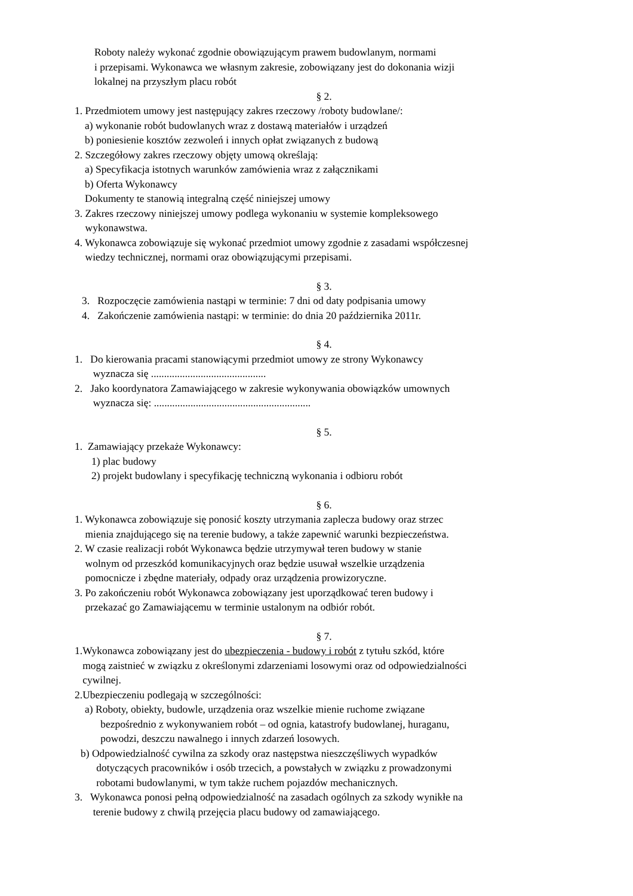Roboty należy wykonać zgodnie obowiązującym prawem budowlanym, normami
i przepisami. Wykonawca we własnym zakresie, zobowiązany jest do dokonania wizji
lokalnej na przyszłym placu robót
§ 2.
1. Przedmiotem umowy jest następujący zakres rzeczowy /roboty budowlane/:
a) wykonanie robót budowlanych wraz z dostawą materiałów i urządzeń
b) poniesienie kosztów zezwoleń i innych opłat związanych z budową
2. Szczegółowy zakres rzeczowy objęty umową określają:
a) Specyfikacja istotnych warunków zamówienia wraz z załącznikami
b) Oferta Wykonawcy
Dokumenty te stanowią integralną część niniejszej umowy
3. Zakres rzeczowy niniejszej umowy podlega wykonaniu w systemie kompleksowego
wykonawstwa.
4. Wykonawca zobowiązuje się wykonać przedmiot umowy zgodnie z zasadami współczesnej
wiedzy technicznej, normami oraz obowiązującymi przepisami.
§ 3.
3. Rozpoczęcie zamówienia nastąpi w terminie: 7 dni od daty podpisania umowy
4. Zakończenie zamówienia nastąpi: w terminie: do dnia 20 października 2011r.
§ 4.
1. Do kierowania pracami stanowiącymi przedmiot umowy ze strony Wykonawcy
wyznacza się ............................................
2. Jako koordynatora Zamawiającego w zakresie wykonywania obowiązków umownych
wyznacza się: ............................................................
§ 5.
1. Zamawiający przekaże Wykonawcy:
1) plac budowy
2) projekt budowlany i specyfikację techniczną wykonania i odbioru robót
§ 6.
1. Wykonawca zobowiązuje się ponosić koszty utrzymania zaplecza budowy oraz strzec
mienia znajdującego się na terenie budowy, a także zapewnić warunki bezpieczeństwa.
2. W czasie realizacji robót Wykonawca będzie utrzymywał teren budowy w stanie
wolnym od przeszkód komunikacyjnych oraz będzie usuwał wszelkie urządzenia
pomocnicze i zbędne materiały, odpady oraz urządzenia prowizoryczne.
3. Po zakończeniu robót Wykonawca zobowiązany jest uporządkować teren budowy i
przekazać go Zamawiającemu w terminie ustalonym na odbiór robót.
§ 7.
1.Wykonawca zobowiązany jest do ubezpieczenia - budowy i robót z tytułu szkód, które
mogą zaistnieć w związku z określonymi zdarzeniami losowymi oraz od odpowiedzialności
cywilnej.
2.Ubezpieczeniu podlegają w szczególności:
a) Roboty, obiekty, budowle, urządzenia oraz wszelkie mienie ruchome związane
bezpośrednio z wykonywaniem robót – od ognia, katastrofy budowlanej, huraganu,
powodzi, deszczu nawalnego i innych zdarzeń losowych.
b) Odpowiedzialność cywilna za szkody oraz następstwa nieszczęśliwych wypadków
dotyczących pracowników i osób trzecich, a powstałych w związku z prowadzonymi
robotami budowlanymi, w tym także ruchem pojazdów mechanicznych.
3. Wykonawca ponosi pełną odpowiedzialność na zasadach ogólnych za szkody wynikłe na
terenie budowy z chwilą przejęcia placu budowy od zamawiającego.